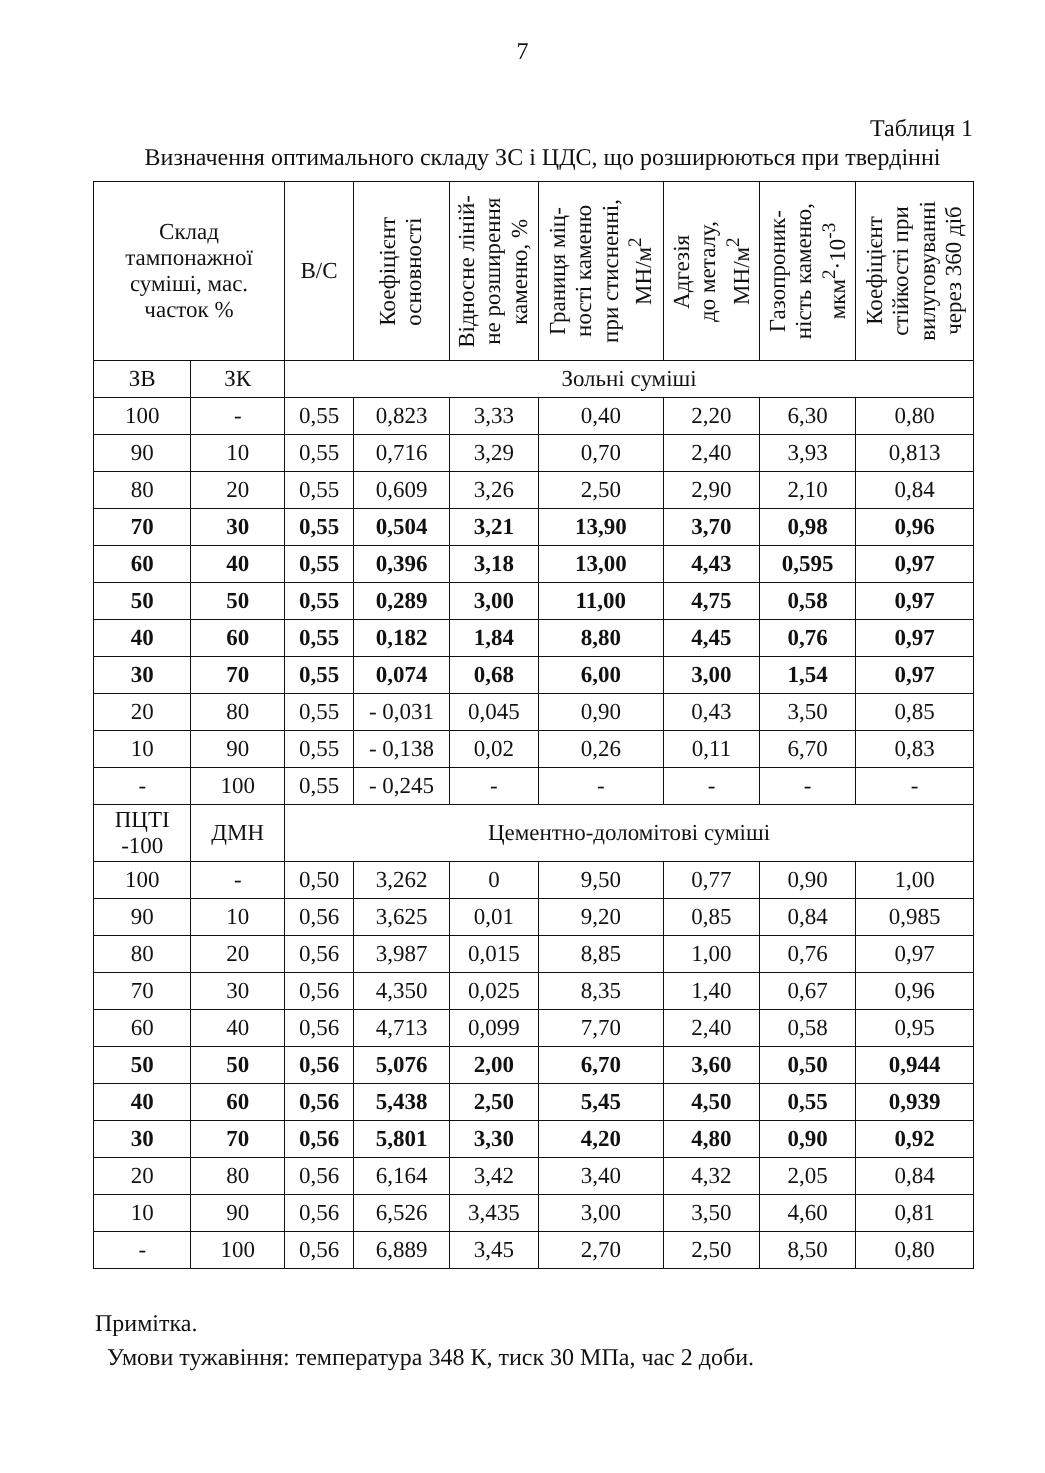7
Таблиця 1
Визначення оптимального складу ЗС і ЦДС, що розширюються при твердінні
| Склад тампонажної суміші, мас. часток % | | В/С | Коефіцієнт основності | Відносне ліній- не розширення каменю, % | Границя міц- ності каменю при стисненні, МН/м<sup>2</sup> | Адгезія до металу, МН/м<sup>2</sup> | Газопроник- ність каменю, мкм<sup>2</sup>·10<sup>-3</sup> | Коефіцієнт стійкості при вилуговуванні через 360 діб |
| --- | --- | --- | --- | --- | --- | --- | --- | --- |
| ЗВ | ЗК | Зольні суміші | | | | | | |
| 100 | - | 0,55 | 0,823 | 3,33 | 0,40 | 2,20 | 6,30 | 0,80 |
| 90 | 10 | 0,55 | 0,716 | 3,29 | 0,70 | 2,40 | 3,93 | 0,813 |
| 80 | 20 | 0,55 | 0,609 | 3,26 | 2,50 | 2,90 | 2,10 | 0,84 |
| 70 | 30 | 0,55 | 0,504 | 3,21 | 13,90 | 3,70 | 0,98 | 0,96 |
| 60 | 40 | 0,55 | 0,396 | 3,18 | 13,00 | 4,43 | 0,595 | 0,97 |
| 50 | 50 | 0,55 | 0,289 | 3,00 | 11,00 | 4,75 | 0,58 | 0,97 |
| 40 | 60 | 0,55 | 0,182 | 1,84 | 8,80 | 4,45 | 0,76 | 0,97 |
| 30 | 70 | 0,55 | 0,074 | 0,68 | 6,00 | 3,00 | 1,54 | 0,97 |
| 20 | 80 | 0,55 | - 0,031 | 0,045 | 0,90 | 0,43 | 3,50 | 0,85 |
| 10 | 90 | 0,55 | - 0,138 | 0,02 | 0,26 | 0,11 | 6,70 | 0,83 |
| - | 100 | 0,55 | - 0,245 | - | - | - | - | - |
| ПЦТІ -100 | ДМН | Цементно-доломітові суміші | | | | | | |
| 100 | - | 0,50 | 3,262 | 0 | 9,50 | 0,77 | 0,90 | 1,00 |
| 90 | 10 | 0,56 | 3,625 | 0,01 | 9,20 | 0,85 | 0,84 | 0,985 |
| 80 | 20 | 0,56 | 3,987 | 0,015 | 8,85 | 1,00 | 0,76 | 0,97 |
| 70 | 30 | 0,56 | 4,350 | 0,025 | 8,35 | 1,40 | 0,67 | 0,96 |
| 60 | 40 | 0,56 | 4,713 | 0,099 | 7,70 | 2,40 | 0,58 | 0,95 |
| 50 | 50 | 0,56 | 5,076 | 2,00 | 6,70 | 3,60 | 0,50 | 0,944 |
| 40 | 60 | 0,56 | 5,438 | 2,50 | 5,45 | 4,50 | 0,55 | 0,939 |
| 30 | 70 | 0,56 | 5,801 | 3,30 | 4,20 | 4,80 | 0,90 | 0,92 |
| 20 | 80 | 0,56 | 6,164 | 3,42 | 3,40 | 4,32 | 2,05 | 0,84 |
| 10 | 90 | 0,56 | 6,526 | 3,435 | 3,00 | 3,50 | 4,60 | 0,81 |
| - | 100 | 0,56 | 6,889 | 3,45 | 2,70 | 2,50 | 8,50 | 0,80 |
Примітка.
Умови тужавіння: температура 348 К, тиск 30 МПа, час 2 доби.